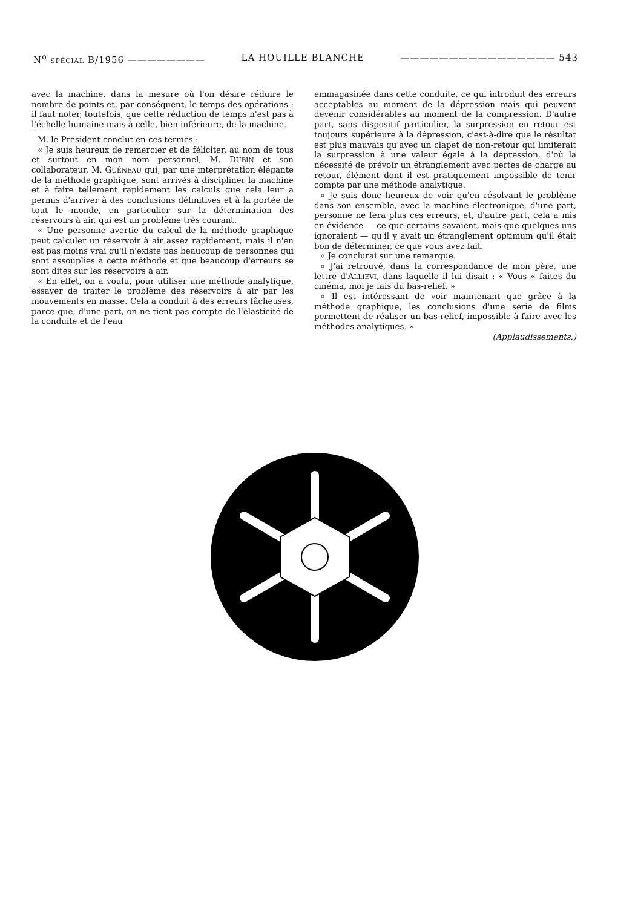N<sup>o</sup> SPÉCIAL B/1956 ———————— LA HOUILLE BLANCHE ———————————————— 543
avec la machine, dans la mesure où l'on désire réduire le nombre de points et, par conséquent, le temps des opérations : il faut noter, toutefois, que cette réduction de temps n'est pas à l'échelle humaine mais à celle, bien inférieure, de la machine.
M. le Président conclut en ces termes :
« Je suis heureux de remercier et de féliciter, au nom de tous et surtout en mon nom personnel, M. DUBIN et son collaborateur, M. GUÉNEAU qui, par une interprétation élégante de la méthode graphique, sont arrivés à discipliner la machine et à faire tellement rapidement les calculs que cela leur a permis d'arriver à des conclusions définitives et à la portée de tout le monde, en particulier sur la détermination des réservoirs à air, qui est un problème très courant.
« Une personne avertie du calcul de la méthode graphique peut calculer un réservoir à air assez rapidement, mais il n'en est pas moins vrai qu'il n'existe pas beaucoup de personnes qui sont assouplies à cette méthode et que beaucoup d'erreurs se sont dites sur les réservoirs à air.
« En effet, on a voulu, pour utiliser une méthode analytique, essayer de traiter le problème des réservoirs à air par les mouvements en masse. Cela a conduit à des erreurs fâcheuses, parce que, d'une part, on ne tient pas compte de l'élasticité de la conduite et de l'eau
emmagasinée dans cette conduite, ce qui introduit des erreurs acceptables au moment de la dépression mais qui peuvent devenir considérables au moment de la compression. D'autre part, sans dispositif particulier, la surpression en retour est toujours supérieure à la dépression, c'est-à-dire que le résultat est plus mauvais qu'avec un clapet de non-retour qui limiterait la surpression à une valeur égale à la dépression, d'où la nécessité de prévoir un étranglement avec pertes de charge au retour, élément dont il est pratiquement impossible de tenir compte par une méthode analytique.
« Je suis donc heureux de voir qu'en résolvant le problème dans son ensemble, avec la machine électronique, d'une part, personne ne fera plus ces erreurs, et, d'autre part, cela a mis en évidence — ce que certains savaient, mais que quelques-uns ignoraient — qu'il y avait un étranglement optimum qu'il était bon de déterminer, ce que vous avez fait.
« Je conclurai sur une remarque.
« J'ai retrouvé, dans la correspondance de mon père, une lettre d'ALLIEVI, dans laquelle il lui disait : « Vous « faites du cinéma, moi je fais du bas-relief. »
« Il est intéressant de voir maintenant que grâce à la méthode graphique, les conclusions d'une série de films permettent de réaliser un bas-relief, impossible à faire avec les méthodes analytiques. »
(Applaudissements.)